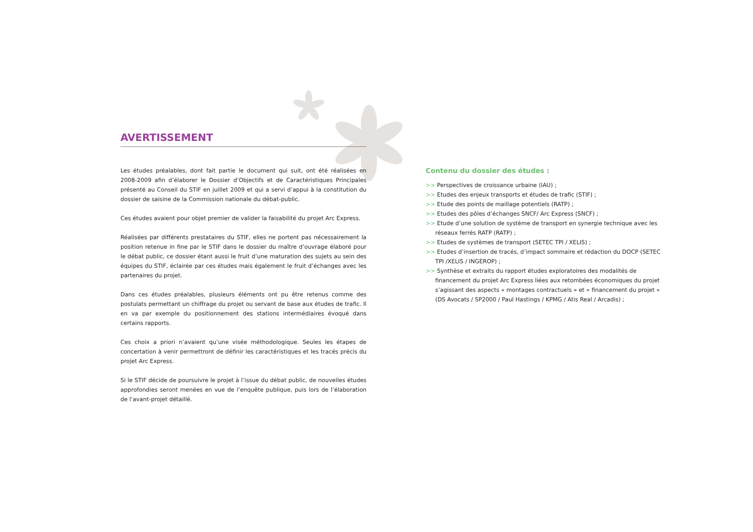AVERTISSEMENT
Les études préalables, dont fait partie le document qui suit, ont été réalisées en 2008-2009 afin d’élaborer le Dossier d’Objectifs et de Caractéristiques Principales présenté au Conseil du STIF en juillet 2009 et qui a servi d’appui à la constitution du dossier de saisine de la Commission nationale du débat-public.
Ces études avaient pour objet premier de valider la faisabilité du projet Arc Express.
Réalisées par différents prestataires du STIF, elles ne portent pas nécessairement la position retenue in fine par le STIF dans le dossier du maître d’ouvrage élaboré pour le débat public, ce dossier étant aussi le fruit d’une maturation des sujets au sein des équipes du STIF, éclairée par ces études mais également le fruit d’échanges avec les partenaires du projet.
Dans ces études préalables, plusieurs éléments ont pu être retenus comme des postulats permettant un chiffrage du projet ou servant de base aux études de trafic. Il en va par exemple du positionnement des stations intermédiaires évoqué dans certains rapports.
Ces choix a priori n’avaient qu’une visée méthodologique. Seules les étapes de concertation à venir permettront de définir les caractéristiques et les tracés précis du projet Arc Express.
Si le STIF décide de poursuivre le projet à l’issue du débat public, de nouvelles études approfondies seront menées en vue de l’enquête publique, puis lors de l’élaboration de l’avant-projet détaillé.
Contenu du dossier des études :
>> Perspectives de croissance urbaine (IAU) ;
>> Etudes des enjeux transports et études de trafic (STIF) ;
>> Etude des points de maillage potentiels (RATP) ;
>> Etudes des pôles d’échanges SNCF/ Arc Express (SNCF) ;
>> Etude d’une solution de système de transport en synergie technique avec les réseaux ferrés RATP (RATP) ;
>> Etudes de systèmes de transport (SETEC TPI / XELIS) ;
>> Etudes d’insertion de tracés, d’impact sommaire et rédaction du DOCP (SETEC TPI /XELIS / INGEROP) ;
>> Synthèse et extraits du rapport études exploratoires des modalités de financement du projet Arc Express liées aux retombées économiques du projet s’agissant des aspects « montages contractuels » et « financement du projet » (DS Avocats / SP2000 / Paul Hastings / KPMG / Atis Real / Arcadis) ;